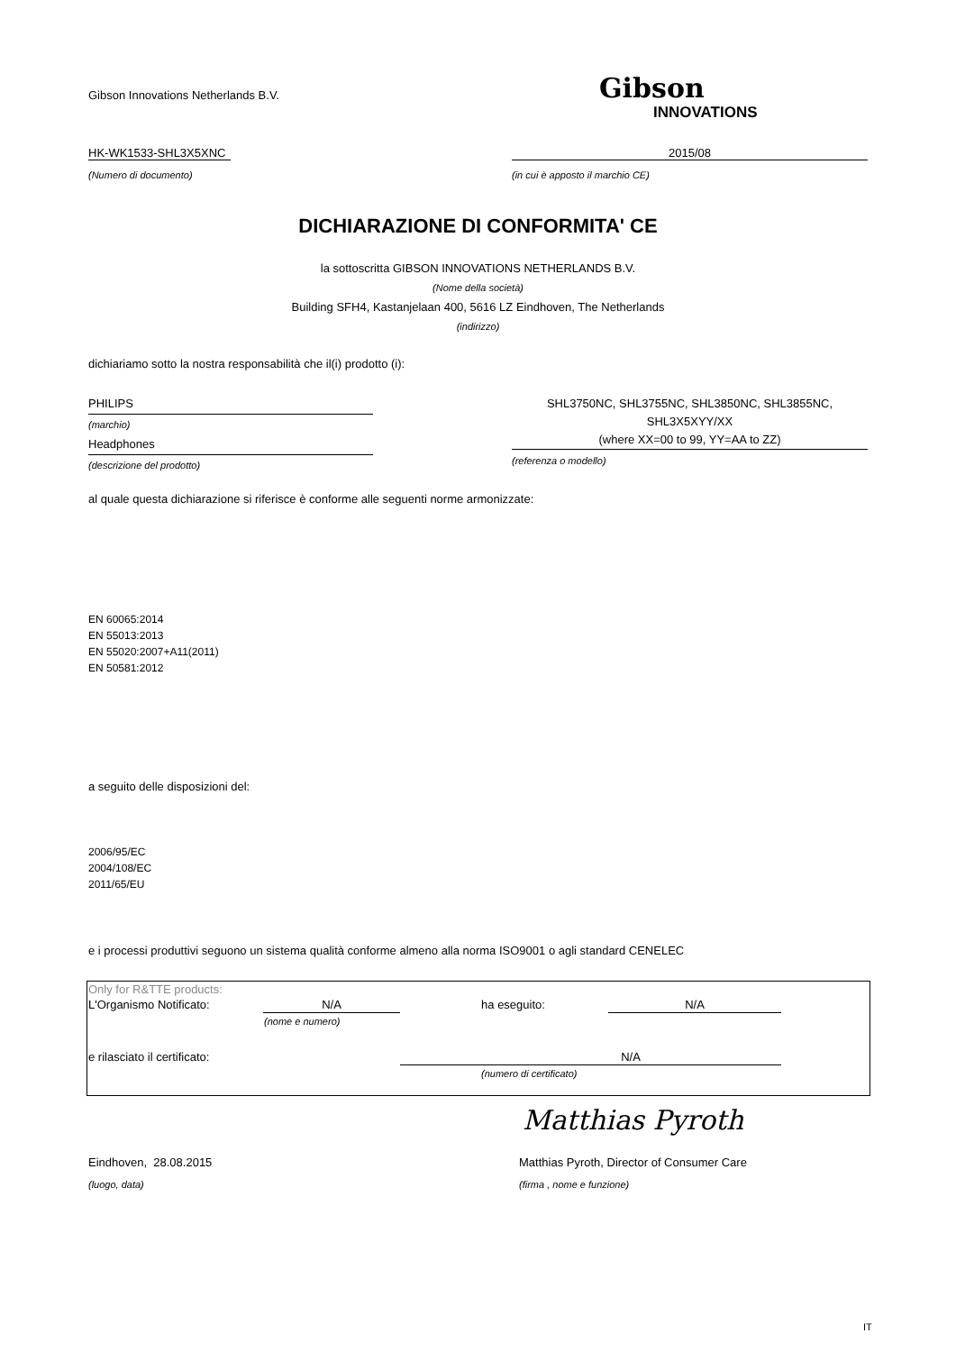Gibson Innovations Netherlands B.V.
Gibson
INNOVATIONS
HK-WK1533-SHL3X5XNC 2015/08
(Numero di documento)
(in cui è apposto il marchio CE)
DICHIARAZIONE DI CONFORMITA' CE
la sottoscritta GIBSON INNOVATIONS NETHERLANDS B.V.
(Nome della società)
Building SFH4, Kastanjelaan 400, 5616 LZ Eindhoven, The Netherlands
(indirizzo)
dichiariamo sotto la nostra responsabilità che il(i) prodotto (i):
PHILIPS
(marchio)
Headphones
(descrizione del prodotto)
SHL3750NC, SHL3755NC, SHL3850NC, SHL3855NC,
SHL3X5XYY/XX
(where XX=00 to 99, YY=AA to ZZ)
(referenza o modello)
al quale questa dichiarazione si riferisce è conforme alle seguenti norme armonizzate:
EN 60065:2014
EN 55013:2013
EN 55020:2007+A11(2011)
EN 50581:2012
a seguito delle disposizioni del:
2006/95/EC
2004/108/EC
2011/65/EU
e i processi produttivi seguono un sistema qualità conforme almeno alla norma ISO9001 o agli standard CENELEC
| Only for R&TTE products: | | | |
| L'Organismo Notificato: | N/A | ha eseguito: | N/A |
| | (nome e numero) | | |
| e rilasciato il certificato: | | N/A | |
| | | (numero di certificato) | |
Matthias Pyroth
Eindhoven, 28.08.2015
Matthias Pyroth, Director of Consumer Care
(luogo, data) (firma , nome e funzione)
IT